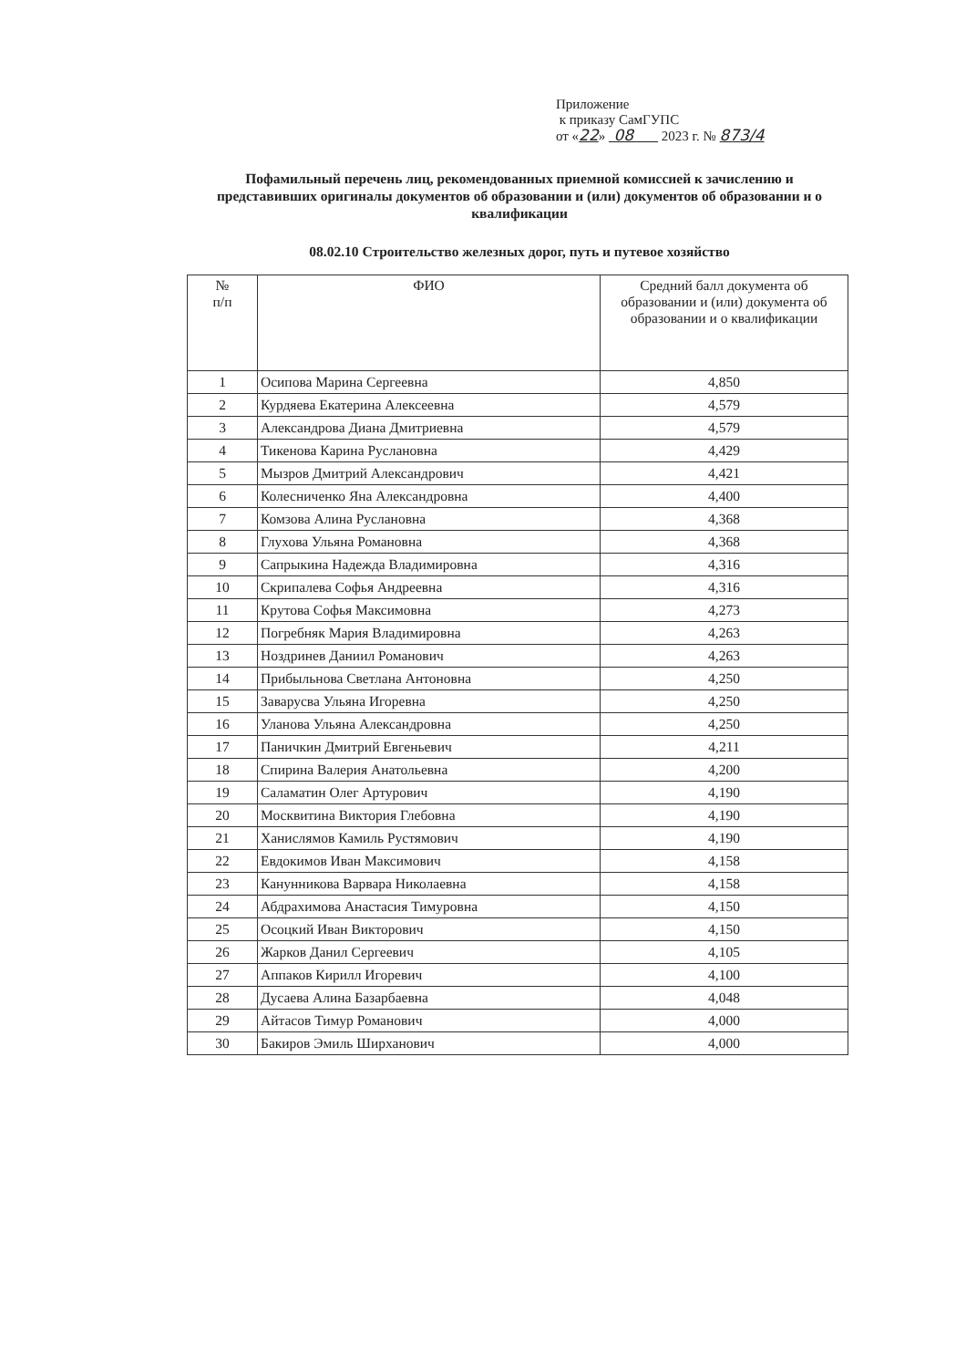Приложение
к приказу СамГУПС
от «22» 08 2023 г. № 873/4
Пофамильный перечень лиц, рекомендованных приемной комиссией к зачислению и представивших оригиналы документов об образовании и (или) документов об образовании и о квалификации
08.02.10 Строительство железных дорог, путь и путевое хозяйство
| № п/п | ФИО | Средний балл документа об образовании и (или) документа об образовании и о квалификации |
| --- | --- | --- |
| 1 | Осипова Марина Сергеевна | 4,850 |
| 2 | Курдяева Екатерина Алексеевна | 4,579 |
| 3 | Александрова Диана Дмитриевна | 4,579 |
| 4 | Тикенова Карина Руслановна | 4,429 |
| 5 | Мызров Дмитрий Александрович | 4,421 |
| 6 | Колесниченко Яна Александровна | 4,400 |
| 7 | Комзова Алина Руслановна | 4,368 |
| 8 | Глухова Ульяна Романовна | 4,368 |
| 9 | Сапрыкина Надежда Владимировна | 4,316 |
| 10 | Скрипалева Софья Андреевна | 4,316 |
| 11 | Крутова Софья Максимовна | 4,273 |
| 12 | Погребняк Мария Владимировна | 4,263 |
| 13 | Ноздринев Даниил Романович | 4,263 |
| 14 | Прибыльнова Светлана Антоновна | 4,250 |
| 15 | Заварусва Ульяна Игоревна | 4,250 |
| 16 | Уланова Ульяна Александровна | 4,250 |
| 17 | Паничкин Дмитрий Евгеньевич | 4,211 |
| 18 | Спирина Валерия Анатольевна | 4,200 |
| 19 | Саламатин Олег Артурович | 4,190 |
| 20 | Москвитина Виктория Глебовна | 4,190 |
| 21 | Ханислямов Камиль Рустямович | 4,190 |
| 22 | Евдокимов Иван Максимович | 4,158 |
| 23 | Канунникова Варвара Николаевна | 4,158 |
| 24 | Абдрахимова Анастасия Тимуровна | 4,150 |
| 25 | Осоцкий Иван Викторович | 4,150 |
| 26 | Жарков Данил Сергеевич | 4,105 |
| 27 | Аппаков Кирилл Игоревич | 4,100 |
| 28 | Дусаева Алина Базарбаевна | 4,048 |
| 29 | Айтасов Тимур Романович | 4,000 |
| 30 | Бакиров Эмиль Ширханович | 4,000 |